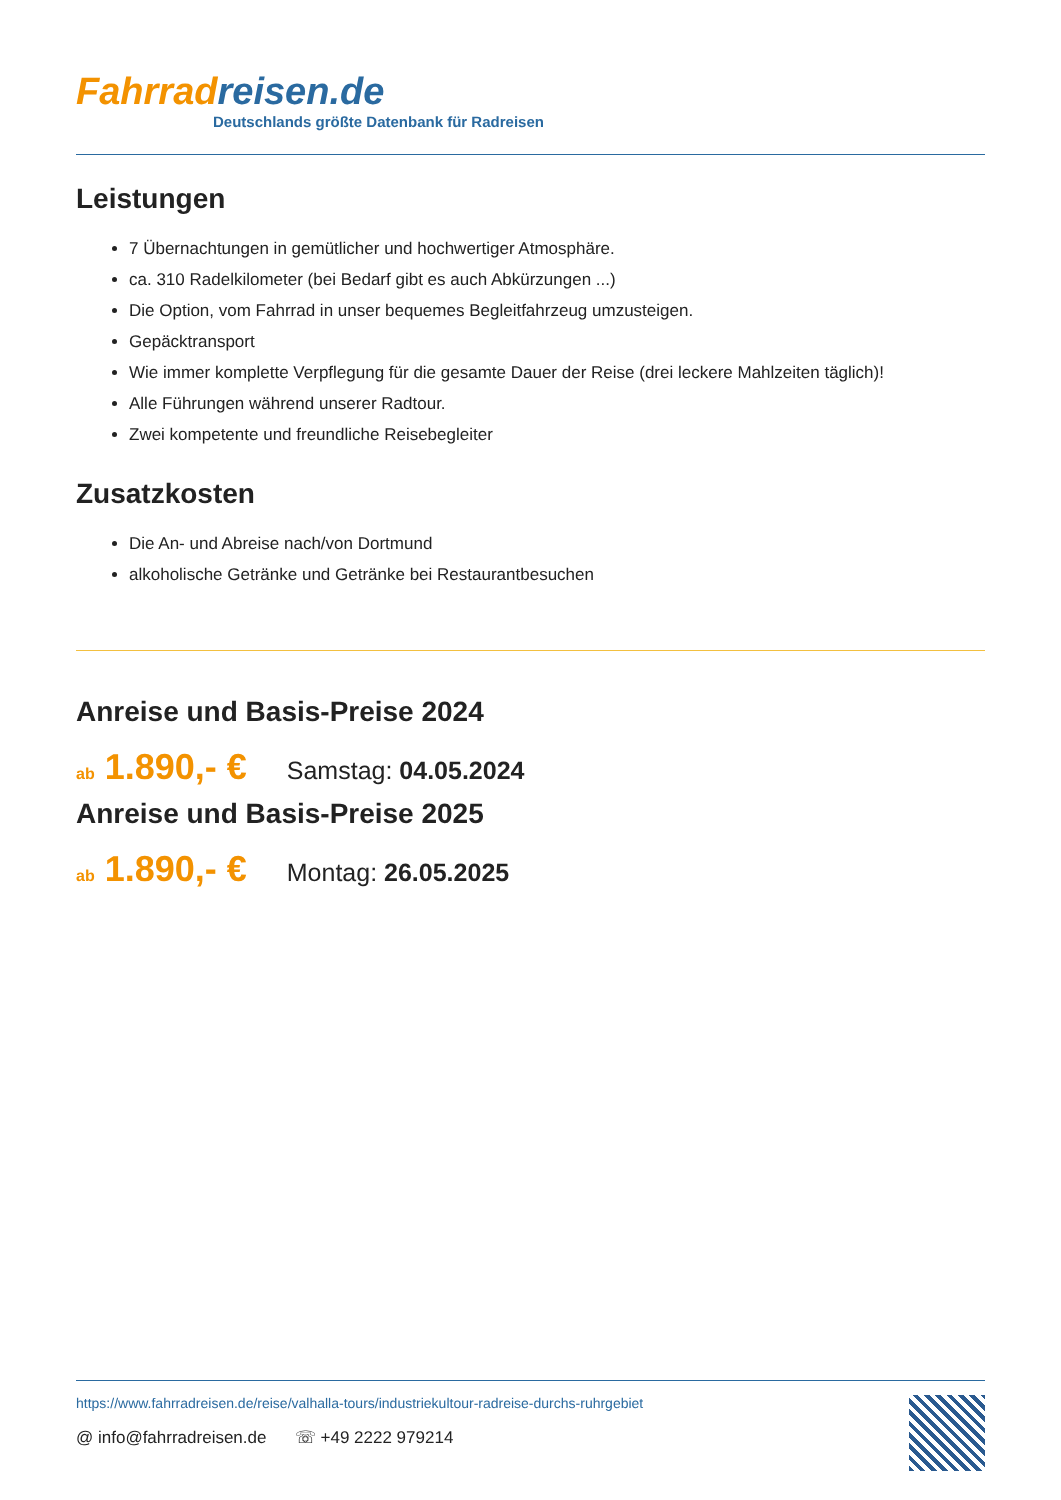Fahrradreisen.de
Deutschlands größte Datenbank für Radreisen
Leistungen
7 Übernachtungen in gemütlicher und hochwertiger Atmosphäre.
ca. 310 Radelkilometer (bei Bedarf gibt es auch Abkürzungen ...)
Die Option, vom Fahrrad in unser bequemes Begleitfahrzeug umzusteigen.
Gepäcktransport
Wie immer komplette Verpflegung für die gesamte Dauer der Reise (drei leckere Mahlzeiten täglich)!
Alle Führungen während unserer Radtour.
Zwei kompetente und freundliche Reisebegleiter
Zusatzkosten
Die An- und Abreise nach/von Dortmund
alkoholische Getränke und Getränke bei Restaurantbesuchen
Anreise und Basis-Preise 2024
ab 1.890,- €
Samstag: 04.05.2024
Anreise und Basis-Preise 2025
ab 1.890,- €
Montag: 26.05.2025
https://www.fahrradreisen.de/reise/valhalla-tours/industriekultour-radreise-durchs-ruhrgebiet
@ info@fahrradreisen.de ☏ +49 2222 979214